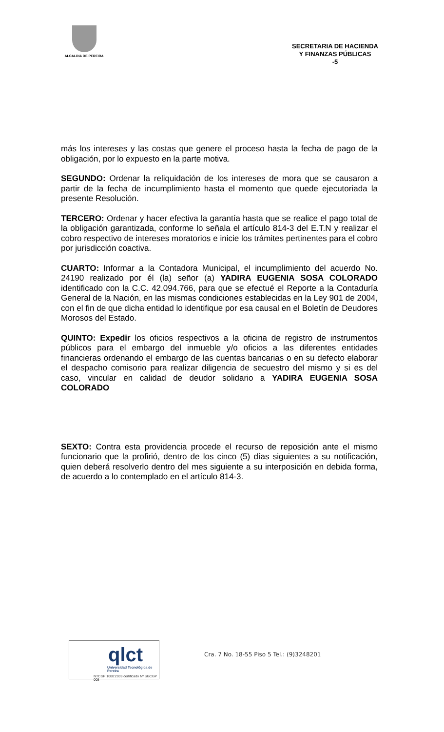ALCALDIA DE PEREIRA
SECRETARIA DE HACIENDA
Y FINANZAS PÚBLICAS
-5
más los intereses y las costas que genere el proceso hasta la fecha de pago de la obligación, por lo expuesto en la parte motiva.
SEGUNDO: Ordenar la reliquidación de los intereses de mora que se causaron a partir de la fecha de incumplimiento hasta el momento que quede ejecutoriada la presente Resolución.
TERCERO: Ordenar y hacer efectiva la garantía hasta que se realice el pago total de la obligación garantizada, conforme lo señala el artículo 814-3 del E.T.N y realizar el cobro respectivo de intereses moratorios e inicie los trámites pertinentes para el cobro por jurisdicción coactiva.
CUARTO: Informar a la Contadora Municipal, el incumplimiento del acuerdo No. 24190 realizado por él (la) señor (a) YADIRA EUGENIA SOSA COLORADO identificado con la C.C. 42.094.766, para que se efectué el Reporte a la Contaduría General de la Nación, en las mismas condiciones establecidas en la Ley 901 de 2004, con el fin de que dicha entidad lo identifique por esa causal en el Boletín de Deudores Morosos del Estado.
QUINTO: Expedir los oficios respectivos a la oficina de registro de instrumentos públicos para el embargo del inmueble y/o oficios a las diferentes entidades financieras ordenando el embargo de las cuentas bancarias o en su defecto elaborar el despacho comisorio para realizar diligencia de secuestro del mismo y si es del caso, vincular en calidad de deudor solidario a YADIRA EUGENIA SOSA COLORADO
SEXTO: Contra esta providencia procede el recurso de reposición ante el mismo funcionario que la profirió, dentro de los cinco (5) días siguientes a su notificación, quien deberá resolverlo dentro del mes siguiente a su interposición en debida forma, de acuerdo a lo contemplado en el artículo 814-3.
qlct
Universidad Tecnológica de Pereira
NTCGP 1000:2009 certificado Nº SGCGP 008
Cra. 7 No. 18-55 Piso 5 Tel.: (9)3248201